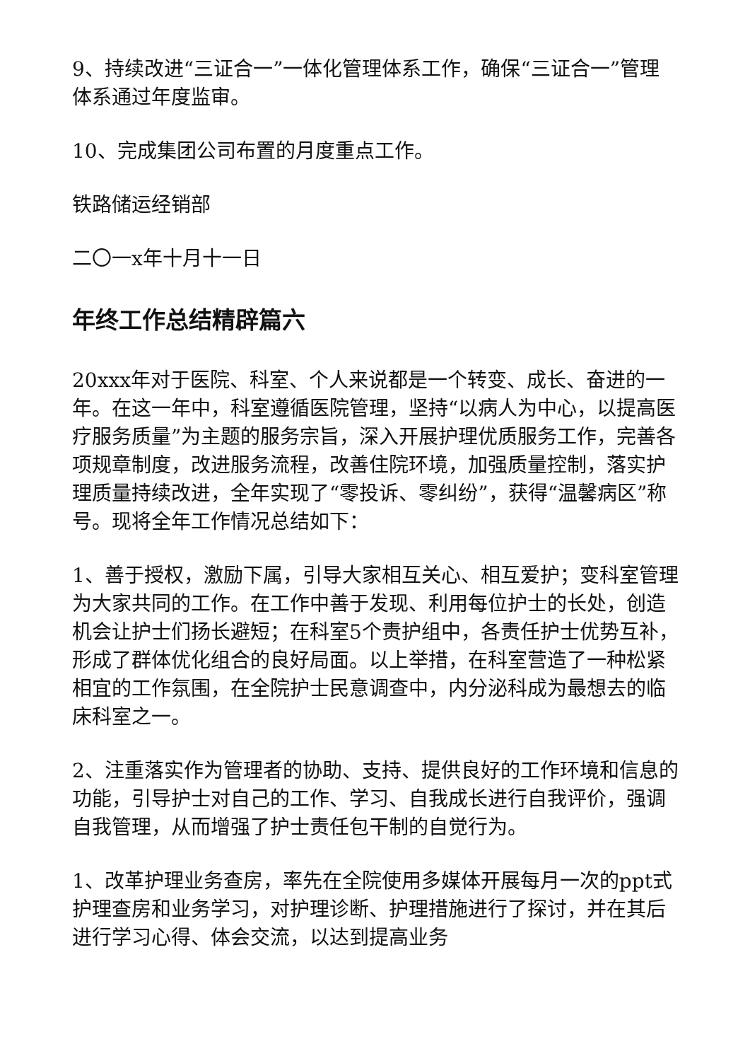9、持续改进“三证合一”一体化管理体系工作，确保“三证合一”管理体系通过年度监审。
10、完成集团公司布置的月度重点工作。
铁路储运经销部
二〇一x年十月十一日
年终工作总结精辟篇六
20xxx年对于医院、科室、个人来说都是一个转变、成长、奋进的一年。在这一年中，科室遵循医院管理，坚持“以病人为中心，以提高医疗服务质量”为主题的服务宗旨，深入开展护理优质服务工作，完善各项规章制度，改进服务流程，改善住院环境，加强质量控制，落实护理质量持续改进，全年实现了“零投诉、零纠纷”，获得“温馨病区”称号。现将全年工作情况总结如下：
1、善于授权，激励下属，引导大家相互关心、相互爱护；变科室管理为大家共同的工作。在工作中善于发现、利用每位护士的长处，创造机会让护士们扬长避短；在科室5个责护组中，各责任护士优势互补，形成了群体优化组合的良好局面。以上举措，在科室营造了一种松紧相宜的工作氛围，在全院护士民意调查中，内分泌科成为最想去的临床科室之一。
2、注重落实作为管理者的协助、支持、提供良好的工作环境和信息的功能，引导护士对自己的工作、学习、自我成长进行自我评价，强调自我管理，从而增强了护士责任包干制的自觉行为。
1、改革护理业务查房，率先在全院使用多媒体开展每月一次的ppt式护理查房和业务学习，对护理诊断、护理措施进行了探讨，并在其后进行学习心得、体会交流，以达到提高业务